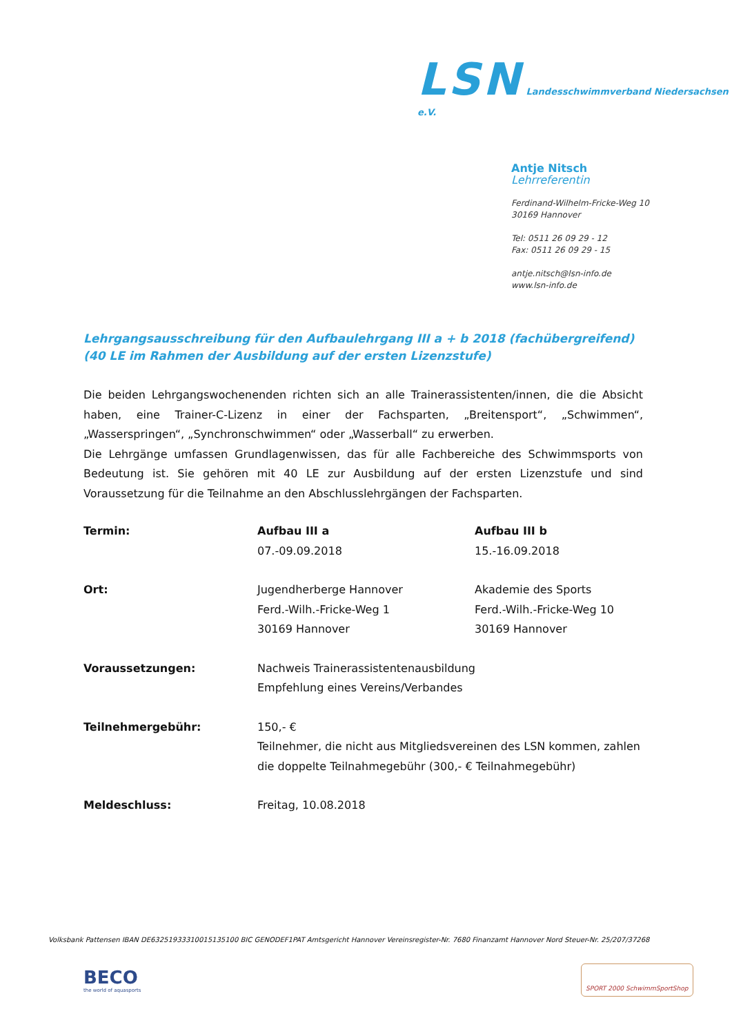LSN Landesschwimmverband Niedersachsen e.V.
Antje Nitsch
Lehrreferentin
Ferdinand-Wilhelm-Fricke-Weg 10
30169 Hannover
Tel: 0511 26 09 29 - 12
Fax: 0511 26 09 29 - 15
antje.nitsch@lsn-info.de
www.lsn-info.de
Lehrgangsausschreibung für den Aufbaulehrgang III a + b 2018 (fachübergreifend)
(40 LE im Rahmen der Ausbildung auf der ersten Lizenzstufe)
Die beiden Lehrgangswochenenden richten sich an alle Trainerassistenten/innen, die die Absicht haben, eine Trainer-C-Lizenz in einer der Fachsparten, „Breitensport“, „Schwimmen“, „Wasserspringen“, „Synchronschwimmen“ oder „Wasserball“ zu erwerben.
Die Lehrgänge umfassen Grundlagenwissen, das für alle Fachbereiche des Schwimmsports von Bedeutung ist. Sie gehören mit 40 LE zur Ausbildung auf der ersten Lizenzstufe und sind Voraussetzung für die Teilnahme an den Abschlusslehrgängen der Fachsparten.
| Termin: | Aufbau III a 07.-09.09.2018 | Aufbau III b 15.-16.09.2018 |
| Ort: | Jugendherberge Hannover Ferd.-Wilh.-Fricke-Weg 1 30169 Hannover | Akademie des Sports Ferd.-Wilh.-Fricke-Weg 10 30169 Hannover |
| Voraussetzungen: | Nachweis Trainerassistentenausbildung Empfehlung eines Vereins/Verbandes | |
| Teilnehmergebühr: | 150,- € Teilnehmer, die nicht aus Mitgliedsvereinen des LSN kommen, zahlen die doppelte Teilnahmegebühr (300,- € Teilnahmegebühr) | |
| Meldeschluss: | Freitag, 10.08.2018 | |
Volksbank Pattensen IBAN DE63251933310015135100 BIC GENODEF1PAT Amtsgericht Hannover Vereinsregister-Nr. 7680 Finanzamt Hannover Nord Steuer-Nr. 25/207/37268
BECO
the world of aquasports
SPORT 2000 SchwimmSportShop